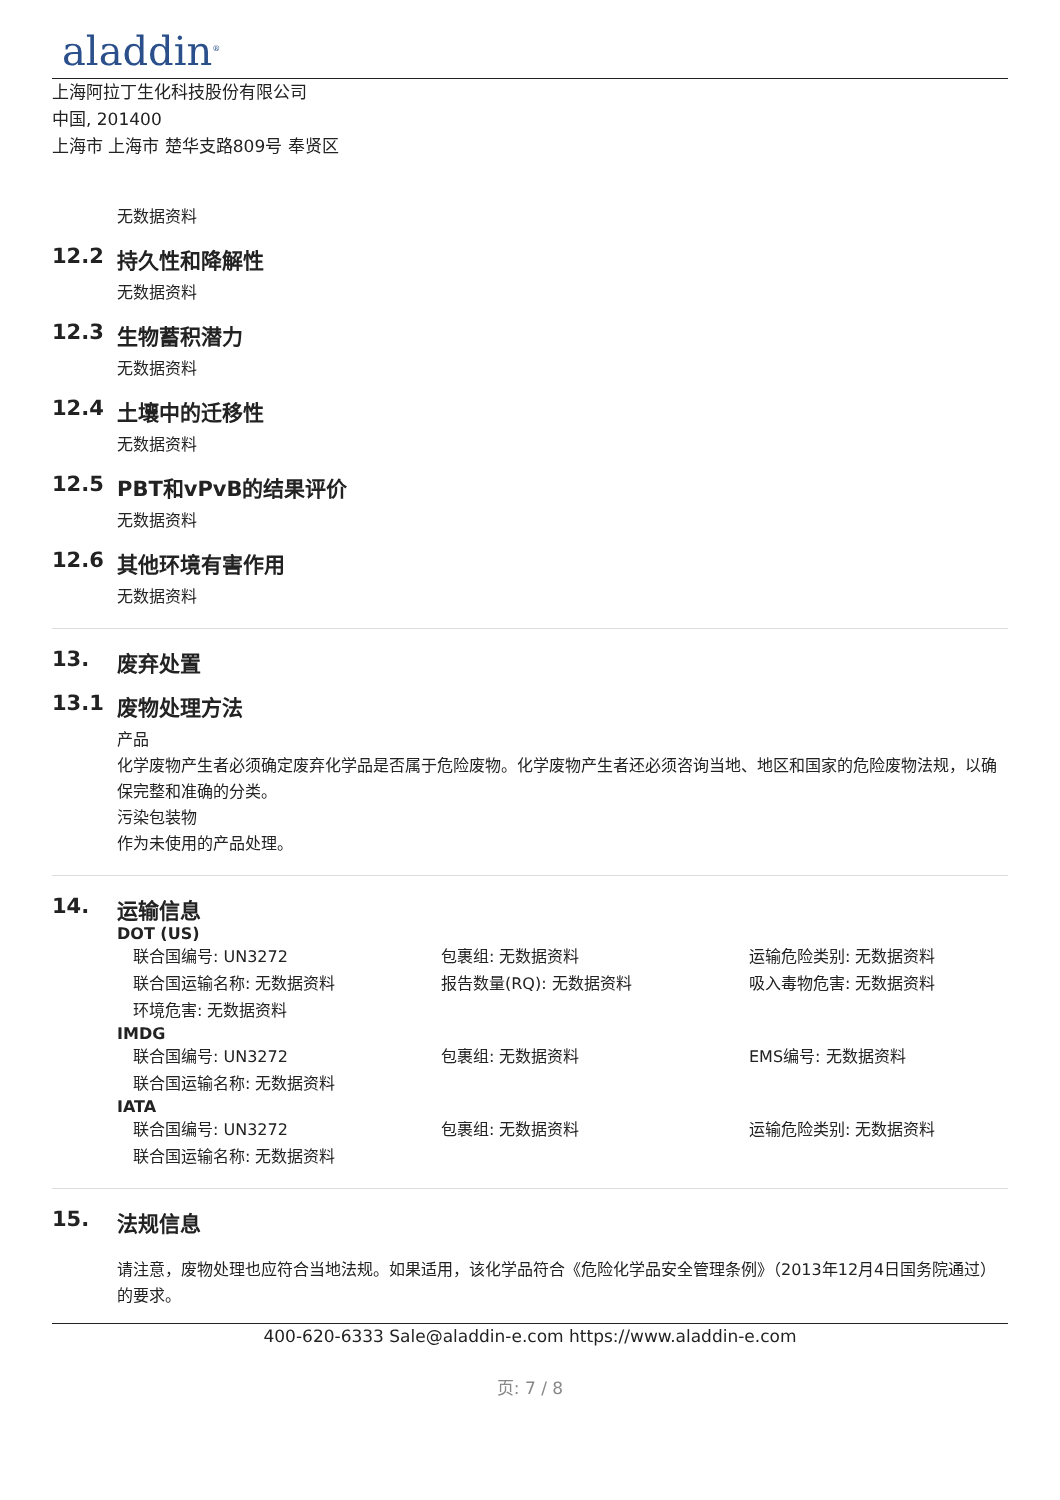aladdin<sup>®</sup>
上海阿拉丁生化科技股份有限公司
中国, 201400
上海市 上海市 楚华支路809号 奉贤区
无数据资料
12.2 持久性和降解性
无数据资料
12.3 生物蓄积潜力
无数据资料
12.4 土壤中的迁移性
无数据资料
12.5 PBT和vPvB的结果评价
无数据资料
12.6 其他环境有害作用
无数据资料
13. 废弃处置
13.1 废物处理方法
产品
化学废物产生者必须确定废弃化学品是否属于危险废物。化学废物产生者还必须咨询当地、地区和国家的危险废物法规，以确保完整和准确的分类。
污染包装物
作为未使用的产品处理。
14. 运输信息
DOT (US)
联合国编号: UN3272
包裹组: 无数据资料
运输危险类别: 无数据资料
联合国运输名称: 无数据资料
报告数量(RQ): 无数据资料
吸入毒物危害: 无数据资料
环境危害: 无数据资料
IMDG
联合国编号: UN3272
包裹组: 无数据资料
EMS编号: 无数据资料
联合国运输名称: 无数据资料
IATA
联合国编号: UN3272
包裹组: 无数据资料
运输危险类别: 无数据资料
联合国运输名称: 无数据资料
15. 法规信息
请注意，废物处理也应符合当地法规。如果适用，该化学品符合《危险化学品安全管理条例》（2013年12月4日国务院通过）的要求。
400-620-6333 Sale@aladdin-e.com https://www.aladdin-e.com
页: 7 / 8